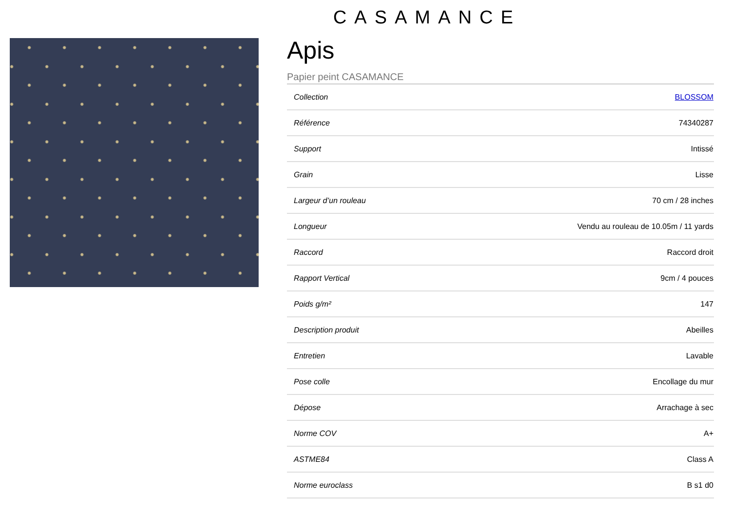CASAMANCE
Apis
Papier peint CASAMANCE
| Collection | BLOSSOM |
| Référence | 74340287 |
| Support | Intissé |
| Grain | Lisse |
| Largeur d’un rouleau | 70 cm / 28 inches |
| Longueur | Vendu au rouleau de 10.05m / 11 yards |
| Raccord | Raccord droit |
| Rapport Vertical | 9cm / 4 pouces |
| Poids g/m² | 147 |
| Description produit | Abeilles |
| Entretien | Lavable |
| Pose colle | Encollage du mur |
| Dépose | Arrachage à sec |
| Norme COV | A+ |
| ASTME84 | Class A |
| Norme euroclass | B s1 d0 |